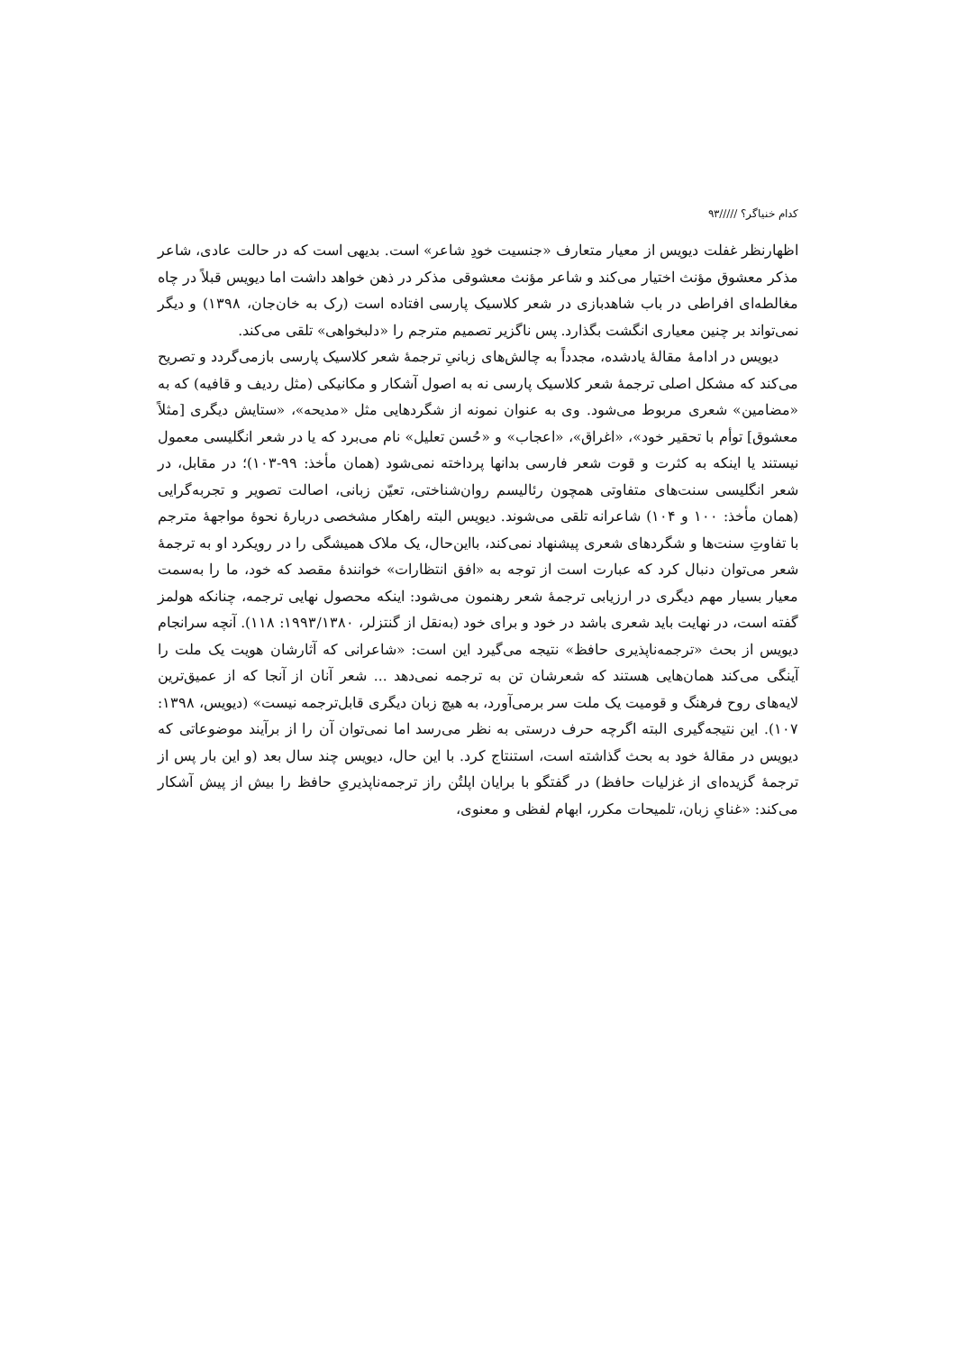کدام خنیاگر؟ /////۹۳
اظهارنظر غفلت دیویس از معیار متعارف «جنسیت خودِ شاعر» است. بدیهی است که در حالت عادی، شاعر مذکر معشوق مؤنث اختیار می‌کند و شاعر مؤنث معشوقی مذکر در ذهن خواهد داشت اما دیویس قبلاً در چاه مغالطه‌ای افراطی در باب شاهدبازی در شعر کلاسیک پارسی افتاده است (رک به خان‌جان، ۱۳۹۸) و دیگر نمی‌تواند بر چنین معیاری انگشت بگذارد. پس ناگزیر تصمیم مترجم را «دلبخواهی» تلقی می‌کند.
دیویس در ادامهٔ مقالهٔ یادشده، مجدداً به چالش‌های زبانیِ ترجمهٔ شعر کلاسیک پارسی بازمی‌گردد و تصریح می‌کند که مشکل اصلی ترجمهٔ شعر کلاسیک پارسی نه به اصول آشکار و مکانیکی (مثل ردیف و قافیه) که به «مضامین» شعری مربوط می‌شود. وی به عنوان نمونه از شگردهایی مثل «مدیحه»، «ستایش دیگری [مثلاً معشوق] توأم با تحقیر خود»، «اغراق»، «اعجاب» و «حُسن تعلیل» نام می‌برد که یا در شعر انگلیسی معمول نیستند یا اینکه به کثرت و قوت شعر فارسی بدانها پرداخته نمی‌شود (همان مأخذ: ۹۹-۱۰۳)؛ در مقابل، در شعر انگلیسی سنت‌های متفاوتی همچون رئالیسم روان‌شناختی، تعیّن زبانی، اصالت تصویر و تجربه‌گرایی (همان مأخذ: ۱۰۰ و ۱۰۴) شاعرانه تلقی می‌شوند. دیویس البته راهکار مشخصی دربارهٔ نحوهٔ مواجههٔ مترجم با تفاوتِ سنت‌ها و شگردهای شعری پیشنهاد نمی‌کند، بااین‌حال، یک ملاک همیشگی را در رویکرد او به ترجمهٔ شعر می‌توان دنبال کرد که عبارت است از توجه به «افق انتظارات» خوانندهٔ مقصد که خود، ما را به‌سمت معیار بسیار مهم دیگری در ارزیابی ترجمهٔ شعر رهنمون می‌شود: اینکه محصول نهایی ترجمه، چنانکه هولمز گفته است، در نهایت باید شعری باشد در خود و برای خود (به‌نقل از گنتزلر، ۱۹۹۳/۱۳۸۰: ۱۱۸). آنچه سرانجام دیویس از بحث «ترجمه‌ناپذیری حافظ» نتیجه می‌گیرد این است: «شاعرانی که آثارشان هویت یک ملت را آینگی می‌کند همان‌هایی هستند که شعرشان تن به ترجمه نمی‌دهد ... شعر آنان از آنجا که از عمیق‌ترین لایه‌های روح فرهنگ و قومیت یک ملت سر برمی‌آورد، به هیچ زبان دیگری قابل‌ترجمه نیست» (دیویس، ۱۳۹۸: ۱۰۷). این نتیجه‌گیری البته اگرچه حرف درستی به نظر می‌رسد اما نمی‌توان آن را از برآیند موضوعاتی که دیویس در مقالهٔ خود به بحث گذاشته است، استنتاج کرد. با این حال، دیویس چند سال بعد (و این بار پس از ترجمهٔ گزیده‌ای از غزلیات حافظ) در گفتگو با برایان اپلتُن راز ترجمه‌ناپذیریِ حافظ را بیش از پیش آشکار می‌کند: «غنایِ زبان، تلمیحات مکرر، ابهام لفظی و معنوی،